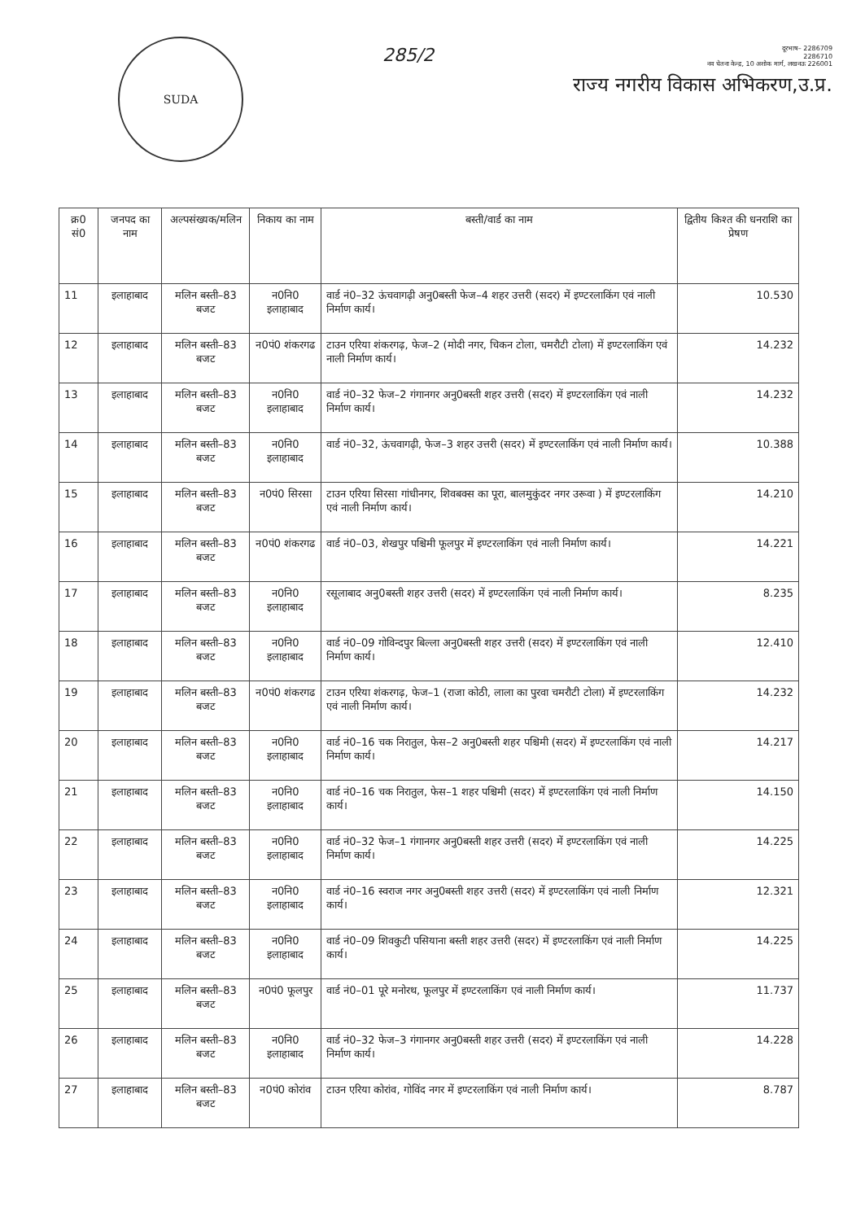SUDA
285/2
दूरभाष– 2286709
2286710
नव चेतना केन्द्र, 10 अशोक मार्ग, लखनऊ 226001
राज्य नगरीय विकास अभिकरण,उ.प्र.
| क्र0 सं0 | जनपद का नाम | अल्पसंख्यक/मलिन | निकाय का नाम | बस्ती/वार्ड का नाम | द्वितीय किश्त की धनराशि का प्रेषण |
| --- | --- | --- | --- | --- | --- |
| 11 | इलाहाबाद | मलिन बस्ती–83 बजट | न0नि0 इलाहाबाद | वार्ड नं0–32 ऊंचवागढ़ी अनु0बस्ती फेज–4 शहर उत्तरी (सदर) में इण्टरलाकिंग एवं नाली निर्माण कार्य। | 10.530 |
| 12 | इलाहाबाद | मलिन बस्ती–83 बजट | न0पं0 शंकरगढ | टाउन एरिया शंकरगढ़, फेज–2 (मोदी नगर, चिकन टोला, चमरौटी टोला) में इण्टरलाकिंग एवं नाली निर्माण कार्य। | 14.232 |
| 13 | इलाहाबाद | मलिन बस्ती–83 बजट | न0नि0 इलाहाबाद | वार्ड नं0–32 फेज–2 गंगानगर अनु0बस्ती शहर उत्तरी (सदर) में इण्टरलाकिंग एवं नाली निर्माण कार्य। | 14.232 |
| 14 | इलाहाबाद | मलिन बस्ती–83 बजट | न0नि0 इलाहाबाद | वार्ड नं0–32, ऊंचवागढ़ी, फेज–3 शहर उत्तरी (सदर) में इण्टरलाकिंग एवं नाली निर्माण कार्य। | 10.388 |
| 15 | इलाहाबाद | मलिन बस्ती–83 बजट | न0पं0 सिरसा | टाउन एरिया सिरसा गांधीनगर, शिवबक्स का पूरा, बालमुकुंदर नगर उरूवा ) में इण्टरलाकिंग एवं नाली निर्माण कार्य। | 14.210 |
| 16 | इलाहाबाद | मलिन बस्ती–83 बजट | न0पं0 शंकरगढ | वार्ड नं0–03, शेखपुर पश्चिमी फूलपुर में इण्टरलाकिंग एवं नाली निर्माण कार्य। | 14.221 |
| 17 | इलाहाबाद | मलिन बस्ती–83 बजट | न0नि0 इलाहाबाद | रसूलाबाद अनु0बस्ती शहर उत्तरी (सदर) में इण्टरलाकिंग एवं नाली निर्माण कार्य। | 8.235 |
| 18 | इलाहाबाद | मलिन बस्ती–83 बजट | न0नि0 इलाहाबाद | वार्ड नं0–09 गोविन्दपुर बिल्ला अनु0बस्ती शहर उत्तरी (सदर) में इण्टरलाकिंग एवं नाली निर्माण कार्य। | 12.410 |
| 19 | इलाहाबाद | मलिन बस्ती–83 बजट | न0पं0 शंकरगढ | टाउन एरिया शंकरगढ़, फेज–1 (राजा कोठी, लाला का पुरवा चमरौटी टोला) में इण्टरलाकिंग एवं नाली निर्माण कार्य। | 14.232 |
| 20 | इलाहाबाद | मलिन बस्ती–83 बजट | न0नि0 इलाहाबाद | वार्ड नं0–16 चक निरातुल, फेस–2 अनु0बस्ती शहर पश्चिमी (सदर) में इण्टरलाकिंग एवं नाली निर्माण कार्य। | 14.217 |
| 21 | इलाहाबाद | मलिन बस्ती–83 बजट | न0नि0 इलाहाबाद | वार्ड नं0–16 चक निरातुल, फेस–1 शहर पश्चिमी (सदर) में इण्टरलाकिंग एवं नाली निर्माण कार्य। | 14.150 |
| 22 | इलाहाबाद | मलिन बस्ती–83 बजट | न0नि0 इलाहाबाद | वार्ड नं0–32 फेज–1 गंगानगर अनु0बस्ती शहर उत्तरी (सदर) में इण्टरलाकिंग एवं नाली निर्माण कार्य। | 14.225 |
| 23 | इलाहाबाद | मलिन बस्ती–83 बजट | न0नि0 इलाहाबाद | वार्ड नं0–16 स्वराज नगर अनु0बस्ती शहर उत्तरी (सदर) में इण्टरलाकिंग एवं नाली निर्माण कार्य। | 12.321 |
| 24 | इलाहाबाद | मलिन बस्ती–83 बजट | न0नि0 इलाहाबाद | वार्ड नं0–09 शिवकुटी पसियाना बस्ती शहर उत्तरी (सदर) में इण्टरलाकिंग एवं नाली निर्माण कार्य। | 14.225 |
| 25 | इलाहाबाद | मलिन बस्ती–83 बजट | न0पं0 फूलपुर | वार्ड नं0–01 पूरे मनोरथ, फूलपुर में इण्टरलाकिंग एवं नाली निर्माण कार्य। | 11.737 |
| 26 | इलाहाबाद | मलिन बस्ती–83 बजट | न0नि0 इलाहाबाद | वार्ड नं0–32 फेज–3 गंगानगर अनु0बस्ती शहर उत्तरी (सदर) में इण्टरलाकिंग एवं नाली निर्माण कार्य। | 14.228 |
| 27 | इलाहाबाद | मलिन बस्ती–83 बजट | न0पं0 कोरांव | टाउन एरिया कोरांव, गोविंद नगर में इण्टरलाकिंग एवं नाली निर्माण कार्य। | 8.787 |